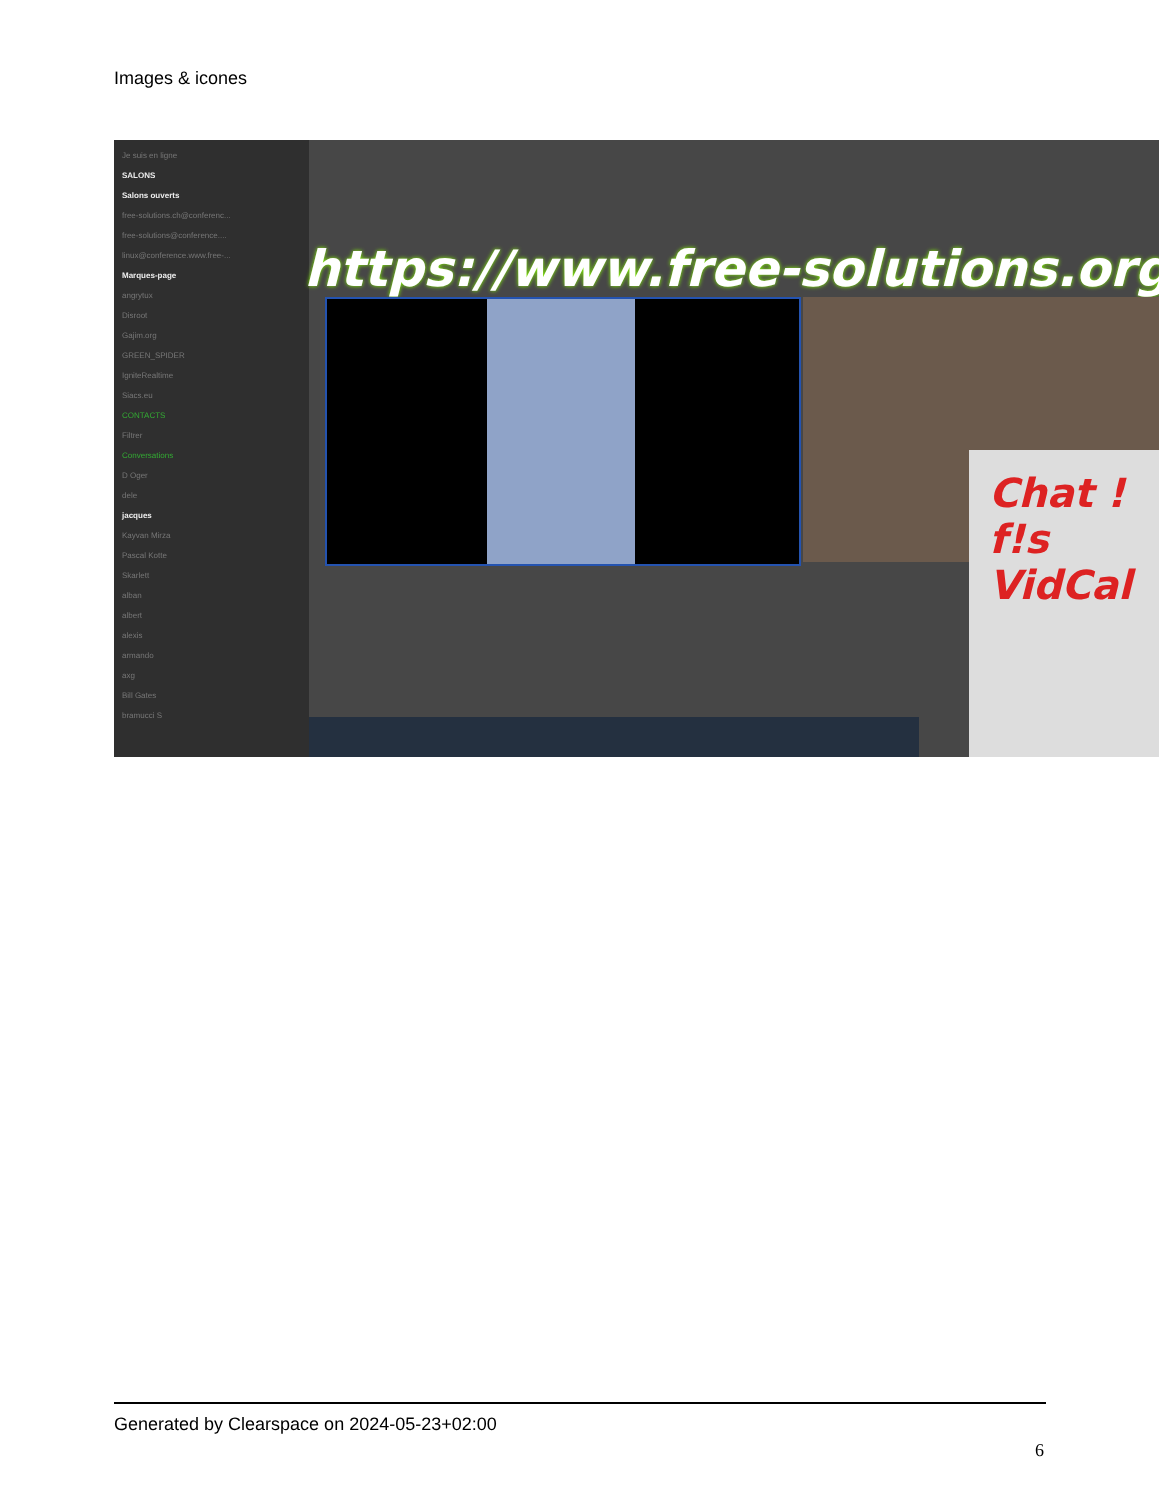Images & icones
Je suis en ligne
SALONS
Salons ouverts
free-solutions.ch@conferenc...
free-solutions@conference....
linux@conference.www.free-...
Marques-page
angrytux
Disroot
Gajim.org
GREEN_SPIDER
IgniteRealtime
Siacs.eu
CONTACTS
Filtrer
Conversations
D Oger
dele
jacques
Kayvan Mirza
Pascal Kotte
Skarlett
alban
albert
alexis
armando
axg
Bill Gates
bramucci S
https://www.free-solutions.org/
Chat !
f!s
VidCal
Generated by Clearspace on 2024-05-23+02:00
6